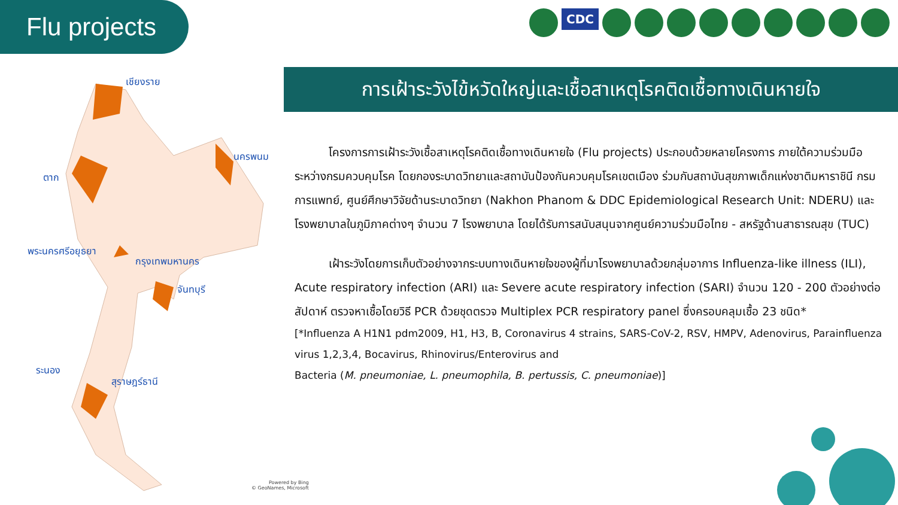Flu projects CDC
เชียงราย
นครพนม
ตาก
พระนครศรีอยุธยา
กรุงเทพมหานคร
จันทบุรี
ระนอง
สุราษฎร์ธานี
Powered by Bing
© GeoNames, Microsoft
การเฝ้าระวังไข้หวัดใหญ่และเชื้อสาเหตุโรคติดเชื้อทางเดินหายใจ
   โครงการการเฝ้าระวังเชื้อสาเหตุโรคติดเชื้อทางเดินหายใจ (Flu projects) ประกอบด้วยหลายโครงการ ภายใต้ความร่วมมือระหว่างกรมควบคุมโรค โดยกองระบาดวิทยาและสถาบันป้องกันควบคุมโรคเขตเมือง ร่วมกับสถาบันสุขภาพเด็กแห่งชาติมหาราชินี กรมการแพทย์, ศูนย์ศึกษาวิจัยด้านระบาดวิทยา (Nakhon Phanom & DDC Epidemiological Research Unit: NDERU) และโรงพยาบาลในภูมิภาคต่างๆ จำนวน 7 โรงพยาบาล โดยได้รับการสนับสนุนจากศูนย์ความร่วมมือไทย - สหรัฐด้านสาธารณสุข (TUC)
   เฝ้าระวังโดยการเก็บตัวอย่างจากระบบทางเดินหายใจของผู้ที่มาโรงพยาบาลด้วยกลุ่มอาการ Influenza-like illness (ILI), Acute respiratory infection (ARI) และ Severe acute respiratory infection (SARI) จำนวน 120 - 200 ตัวอย่างต่อสัปดาห์ ตรวจหาเชื้อโดยวิธี PCR ด้วยชุดตรวจ Multiplex PCR respiratory panel ซึ่งครอบคลุมเชื้อ 23 ชนิด*
[*Influenza A H1N1 pdm2009, H1, H3, B, Coronavirus 4 strains, SARS-CoV-2, RSV, HMPV, Adenovirus, Parainfluenza virus 1,2,3,4, Bocavirus, Rhinovirus/Enterovirus and
Bacteria (M. pneumoniae, L. pneumophila, B. pertussis, C. pneumoniae)]